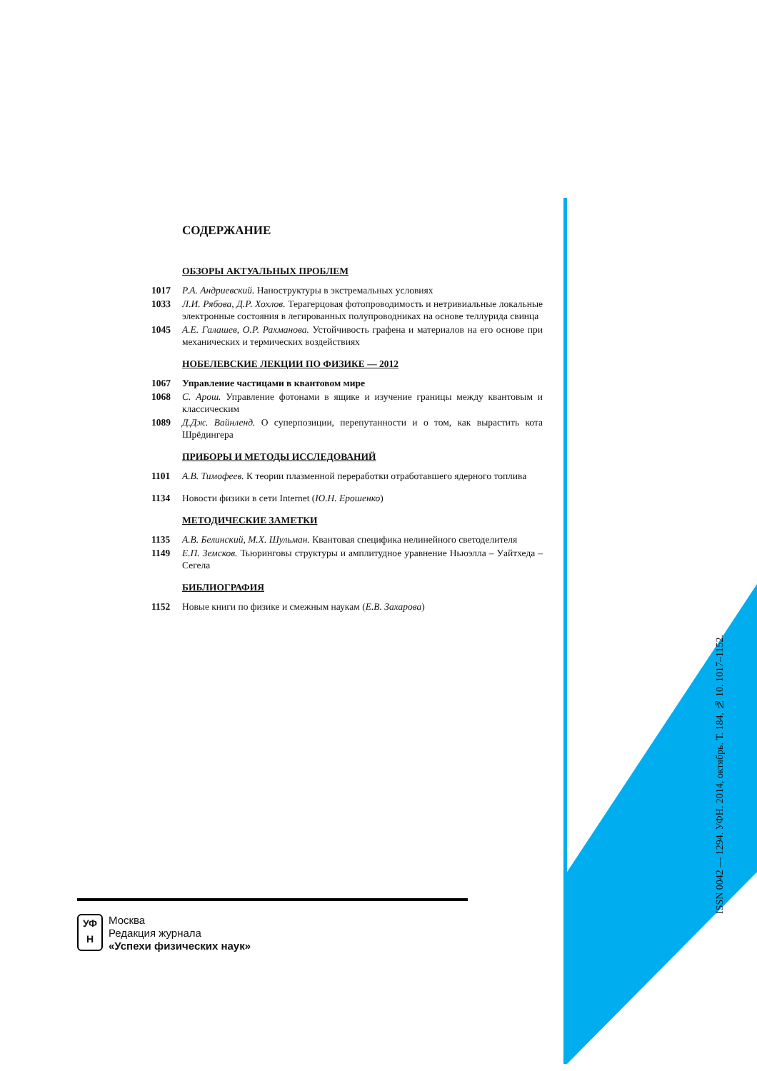ISSN 0042 — 1294. УФН. 2014, октябрь. Т. 184, № 10. 1017–1152.
СОДЕРЖАНИЕ
ОБЗОРЫ АКТУАЛЬНЫХ ПРОБЛЕМ
1017 Р.А. Андриевский. Наноструктуры в экстремальных условиях
1033 Л.И. Рябова, Д.Р. Хохлов. Терагерцовая фотопроводимость и нетривиальные локальные электронные состояния в легированных полупроводниках на основе теллурида свинца
1045 А.Е. Галашев, О.Р. Рахманова. Устойчивость графена и материалов на его основе при механических и термических воздействиях
НОБЕЛЕВСКИЕ ЛЕКЦИИ ПО ФИЗИКЕ — 2012
1067 Управление частицами в квантовом мире
1068 С. Арош. Управление фотонами в ящике и изучение границы между квантовым и классическим
1089 Д.Дж. Вайнленд. О суперпозиции, перепутанности и о том, как вырастить кота Шрёдингера
ПРИБОРЫ И МЕТОДЫ ИССЛЕДОВАНИЙ
1101 А.В. Тимофеев. К теории плазменной переработки отработавшего ядерного топлива
1134 Новости физики в сети Internet (Ю.Н. Ерошенко)
МЕТОДИЧЕСКИЕ ЗАМЕТКИ
1135 А.В. Белинский, М.Х. Шульман. Квантовая специфика нелинейного светоделителя
1149 Е.П. Земсков. Тьюринговы структуры и амплитудное уравнение Ньюэлла – Уайтхеда – Сегела
БИБЛИОГРАФИЯ
1152 Новые книги по физике и смежным наукам (Е.В. Захарова)
УФ
Н
Москва
Редакция журнала
«Успехи физических наук»